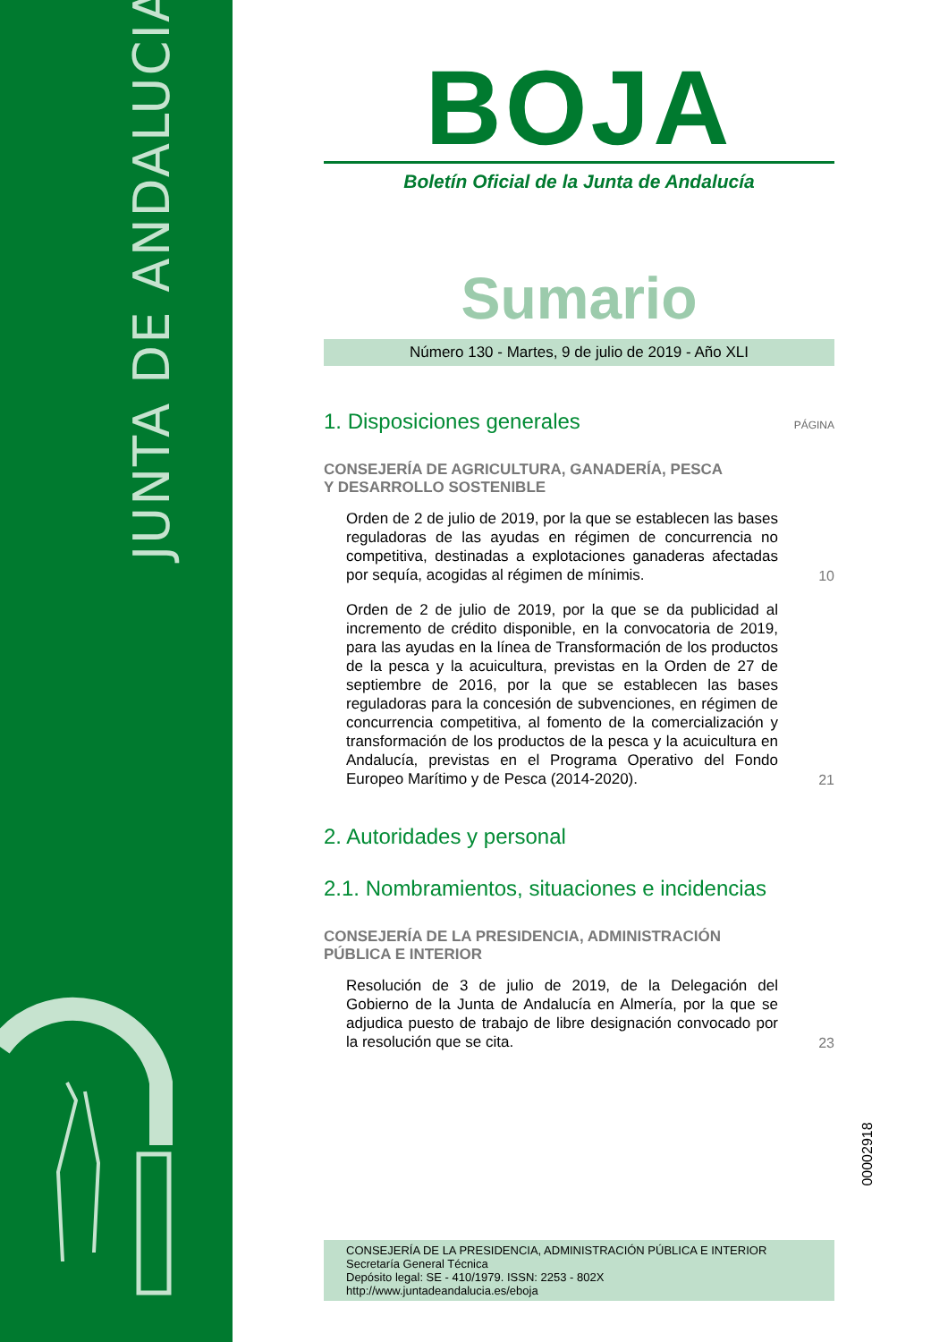JUNTA DE ANDALUCIA
BOJA
Boletín Oficial de la Junta de Andalucía
Sumario
Número 130 - Martes, 9 de julio de 2019 - Año XLI
1. Disposiciones generales PÁGINA
CONSEJERÍA DE AGRICULTURA, GANADERÍA, PESCA
Y DESARROLLO SOSTENIBLE
Orden de 2 de julio de 2019, por la que se establecen las bases reguladoras de las ayudas en régimen de concurrencia no competitiva, destinadas a explotaciones ganaderas afectadas por sequía, acogidas al régimen de mínimis.
10
Orden de 2 de julio de 2019, por la que se da publicidad al incremento de crédito disponible, en la convocatoria de 2019, para las ayudas en la línea de Transformación de los productos de la pesca y la acuicultura, previstas en la Orden de 27 de septiembre de 2016, por la que se establecen las bases reguladoras para la concesión de subvenciones, en régimen de concurrencia competitiva, al fomento de la comercialización y transformación de los productos de la pesca y la acuicultura en Andalucía, previstas en el Programa Operativo del Fondo Europeo Marítimo y de Pesca (2014-2020).
21
2. Autoridades y personal
2.1. Nombramientos, situaciones e incidencias
CONSEJERÍA DE LA PRESIDENCIA, ADMINISTRACIÓN
PÚBLICA E INTERIOR
Resolución de 3 de julio de 2019, de la Delegación del Gobierno de la Junta de Andalucía en Almería, por la que se adjudica puesto de trabajo de libre designación convocado por la resolución que se cita.
23
00002918
CONSEJERÍA DE LA PRESIDENCIA, ADMINISTRACIÓN PÚBLICA E INTERIOR
Secretaría General Técnica
Depósito legal: SE - 410/1979. ISSN: 2253 - 802X
http://www.juntadeandalucia.es/eboja